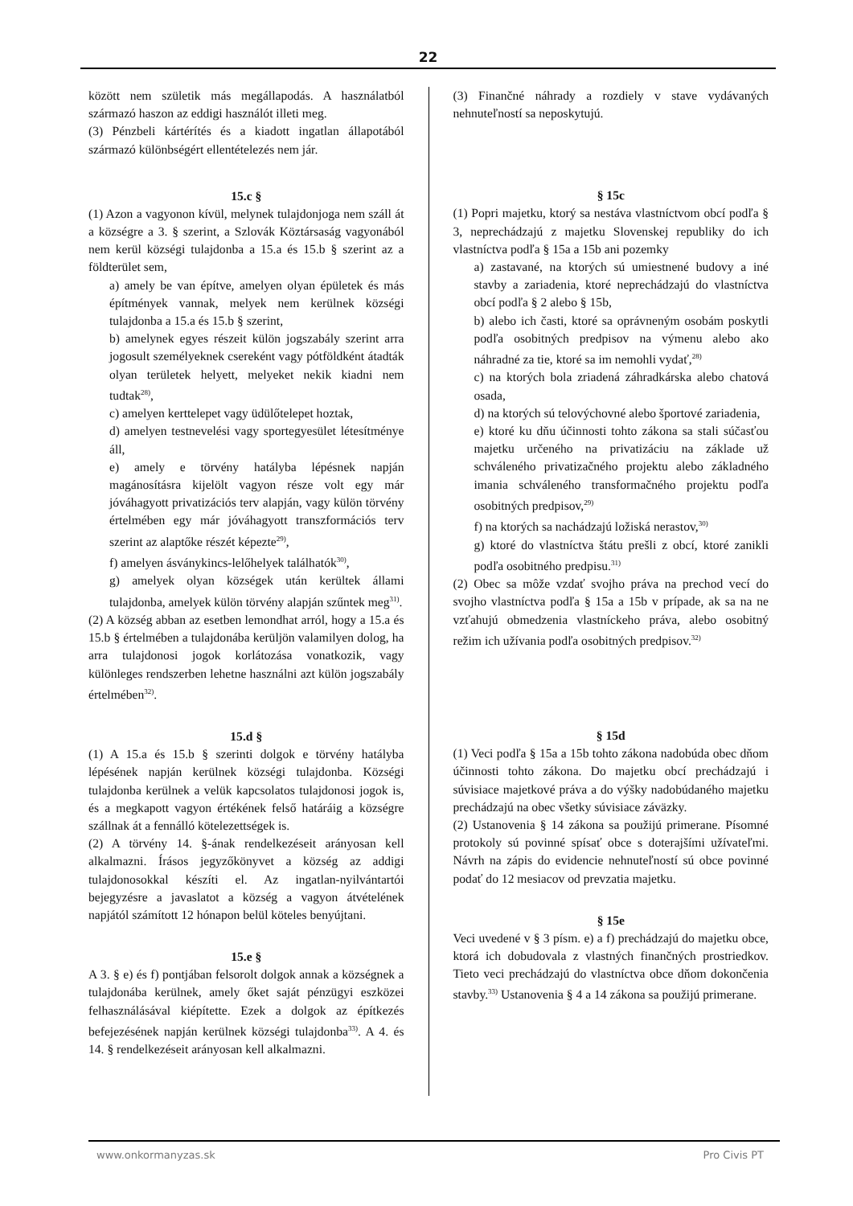22
között nem születik más megállapodás. A használatból származó haszon az eddigi használót illeti meg.
(3) Pénzbeli kártérítés és a kiadott ingatlan állapotából származó különbségért ellentételezés nem jár.
15.c §
(1) Azon a vagyonon kívül, melynek tulajdonjoga nem száll át a községre a 3. § szerint, a Szlovák Köztársaság vagyonából nem kerül községi tulajdonba a 15.a és 15.b § szerint az a földterület sem,
a) amely be van építve, amelyen olyan épületek és más építmények vannak, melyek nem kerülnek községi tulajdonba a 15.a és 15.b § szerint,
b) amelynek egyes részeit külön jogszabály szerint arra jogosult személyeknek csereként vagy pótföldként átadták olyan területek helyett, melyeket nekik kiadni nem tudtak<sup>28)</sup>,
c) amelyen kerttelepet vagy üdülőtelepet hoztak,
d) amelyen testnevelési vagy sportegyesület létesítménye áll,
e) amely e törvény hatályba lépésnek napján magánosításra kijelölt vagyon része volt egy már jóváhagyott privatizációs terv alapján, vagy külön törvény értelmében egy már jóváhagyott transzformációs terv szerint az alaptőke részét képezte<sup>29)</sup>,
f) amelyen ásványkincs-lelőhelyek találhatók<sup>30)</sup>,
g) amelyek olyan községek után kerültek állami tulajdonba, amelyek külön törvény alapján szűntek meg<sup>31)</sup>.
(2) A község abban az esetben lemondhat arról, hogy a 15.a és 15.b § értelmében a tulajdonába kerüljön valamilyen dolog, ha arra tulajdonosi jogok korlátozása vonatkozik, vagy különleges rendszerben lehetne használni azt külön jogszabály értelmében<sup>32)</sup>.
15.d §
(1) A 15.a és 15.b § szerinti dolgok e törvény hatályba lépésének napján kerülnek községi tulajdonba. Községi tulajdonba kerülnek a velük kapcsolatos tulajdonosi jogok is, és a megkapott vagyon értékének felső határáig a községre szállnak át a fennálló kötelezettségek is.
(2) A törvény 14. §-ának rendelkezéseit arányosan kell alkalmazni. Írásos jegyzőkönyvet a község az addigi tulajdonosokkal készíti el. Az ingatlan-nyilvántartói bejegyzésre a javaslatot a község a vagyon átvételének napjától számított 12 hónapon belül köteles benyújtani.
15.e §
A 3. § e) és f) pontjában felsorolt dolgok annak a községnek a tulajdonába kerülnek, amely őket saját pénzügyi eszközei felhasználásával kiépítette. Ezek a dolgok az építkezés befejezésének napján kerülnek községi tulajdonba<sup>33)</sup>. A 4. és 14. § rendelkezéseit arányosan kell alkalmazni.
(3) Finančné náhrady a rozdiely v stave vydávaných nehnuteľností sa neposkytujú.
§ 15c
(1) Popri majetku, ktorý sa nestáva vlastníctvom obcí podľa § 3, neprechádzajú z majetku Slovenskej republiky do ich vlastníctva podľa § 15a a 15b ani pozemky
a) zastavané, na ktorých sú umiestnené budovy a iné stavby a zariadenia, ktoré neprechádzajú do vlastníctva obcí podľa § 2 alebo § 15b,
b) alebo ich časti, ktoré sa oprávneným osobám poskytli podľa osobitných predpisov na výmenu alebo ako náhradné za tie, ktoré sa im nemohli vydať,<sup>28)</sup>
c) na ktorých bola zriadená záhradkárska alebo chatová osada,
d) na ktorých sú telovýchovné alebo športové zariadenia,
e) ktoré ku dňu účinnosti tohto zákona sa stali súčasťou majetku určeného na privatizáciu na základe už schváleného privatizačného projektu alebo základného imania schváleného transformačného projektu podľa osobitných predpisov,<sup>29)</sup>
f) na ktorých sa nachádzajú ložiská nerastov,<sup>30)</sup>
g) ktoré do vlastníctva štátu prešli z obcí, ktoré zanikli podľa osobitného predpisu.<sup>31)</sup>
(2) Obec sa môže vzdať svojho práva na prechod vecí do svojho vlastníctva podľa § 15a a 15b v prípade, ak sa na ne vzťahujú obmedzenia vlastníckeho práva, alebo osobitný režim ich užívania podľa osobitných predpisov.<sup>32)</sup>
§ 15d
(1) Veci podľa § 15a a 15b tohto zákona nadobúda obec dňom účinnosti tohto zákona. Do majetku obcí prechádzajú i súvisiace majetkové práva a do výšky nadobúdaného majetku prechádzajú na obec všetky súvisiace záväzky.
(2) Ustanovenia § 14 zákona sa použijú primerane. Písomné protokoly sú povinné spísať obce s doterajšími užívateľmi. Návrh na zápis do evidencie nehnuteľností sú obce povinné podať do 12 mesiacov od prevzatia majetku.
§ 15e
Veci uvedené v § 3 písm. e) a f) prechádzajú do majetku obce, ktorá ich dobudovala z vlastných finančných prostriedkov. Tieto veci prechádzajú do vlastníctva obce dňom dokončenia stavby.<sup>33)</sup> Ustanovenia § 4 a 14 zákona sa použijú primerane.
www.onkormanyzas.sk Pro Civis PT